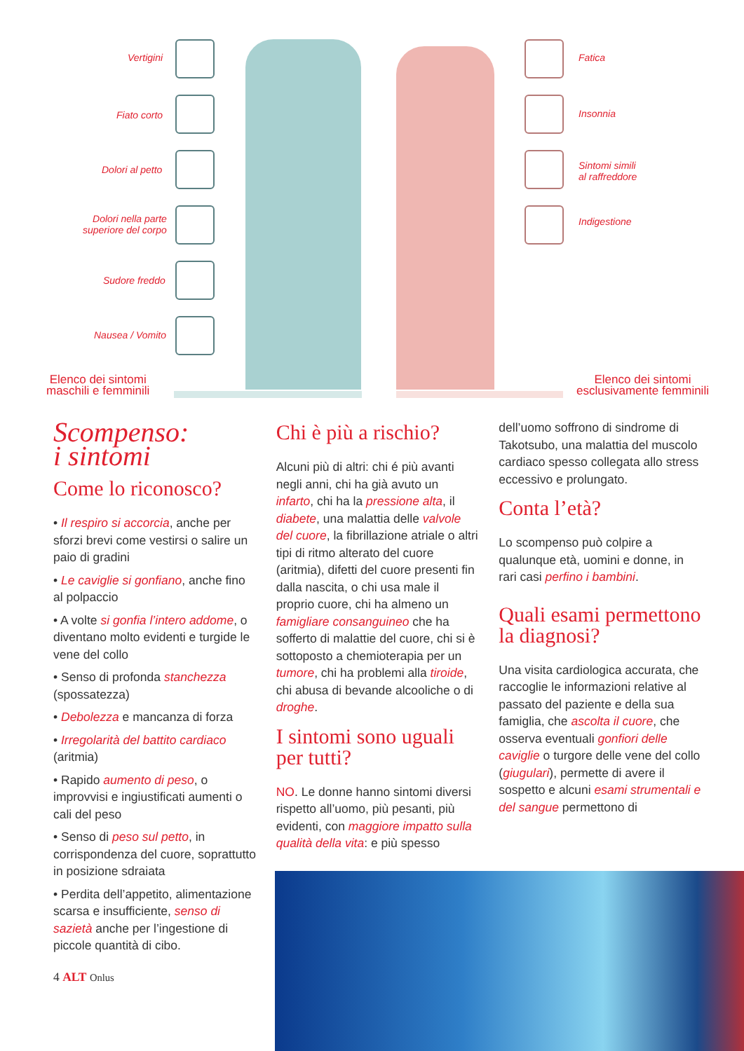Vertigini
Fiato corto
Dolori al petto
Dolori nella parte
superiore del corpo
Sudore freddo
Nausea / Vomito
Fatica
Insonnia
Sintomi simili
al raffreddore
Indigestione
Elenco dei sintomi
maschili e femminili
Elenco dei sintomi
esclusivamente femminili
Scompenso:
i sintomi
Come lo riconosco?
• Il respiro si accorcia, anche per sforzi brevi come vestirsi o salire un paio di gradini
• Le caviglie si gonfiano, anche fino al polpaccio
• A volte si gonfia l’intero addome, o diventano molto evidenti e turgide le vene del collo
• Senso di profonda stanchezza (spossatezza)
• Debolezza e mancanza di forza
• Irregolarità del battito cardiaco (aritmia)
• Rapido aumento di peso, o improvvisi e ingiustificati aumenti o cali del peso
• Senso di peso sul petto, in corrispondenza del cuore, soprattutto in posizione sdraiata
• Perdita dell’appetito, alimentazione scarsa e insufficiente, senso di sazietà anche per l’ingestione di piccole quantità di cibo.
4 ALT Onlus
Chi è più a rischio?
Alcuni più di altri: chi é più avanti negli anni, chi ha già avuto un infarto, chi ha la pressione alta, il diabete, una malattia delle valvole del cuore, la fibrillazione atriale o altri tipi di ritmo alterato del cuore (aritmia), difetti del cuore presenti fin dalla nascita, o chi usa male il proprio cuore, chi ha almeno un famigliare consanguineo che ha sofferto di malattie del cuore, chi si è sottoposto a chemioterapia per un tumore, chi ha problemi alla tiroide, chi abusa di bevande alcooliche o di droghe.
I sintomi sono uguali per tutti?
NO. Le donne hanno sintomi diversi rispetto all’uomo, più pesanti, più evidenti, con maggiore impatto sulla qualità della vita: e più spesso
dell’uomo soffrono di sindrome di Takotsubo, una malattia del muscolo cardiaco spesso collegata allo stress eccessivo e prolungato.
Conta l’età?
Lo scompenso può colpire a qualunque età, uomini e donne, in rari casi perfino i bambini.
Quali esami permettono la diagnosi?
Una visita cardiologica accurata, che raccoglie le informazioni relative al passato del paziente e della sua famiglia, che ascolta il cuore, che osserva eventuali gonfiori delle caviglie o turgore delle vene del collo (giugulari), permette di avere il sospetto e alcuni esami strumentali e del sangue permettono di